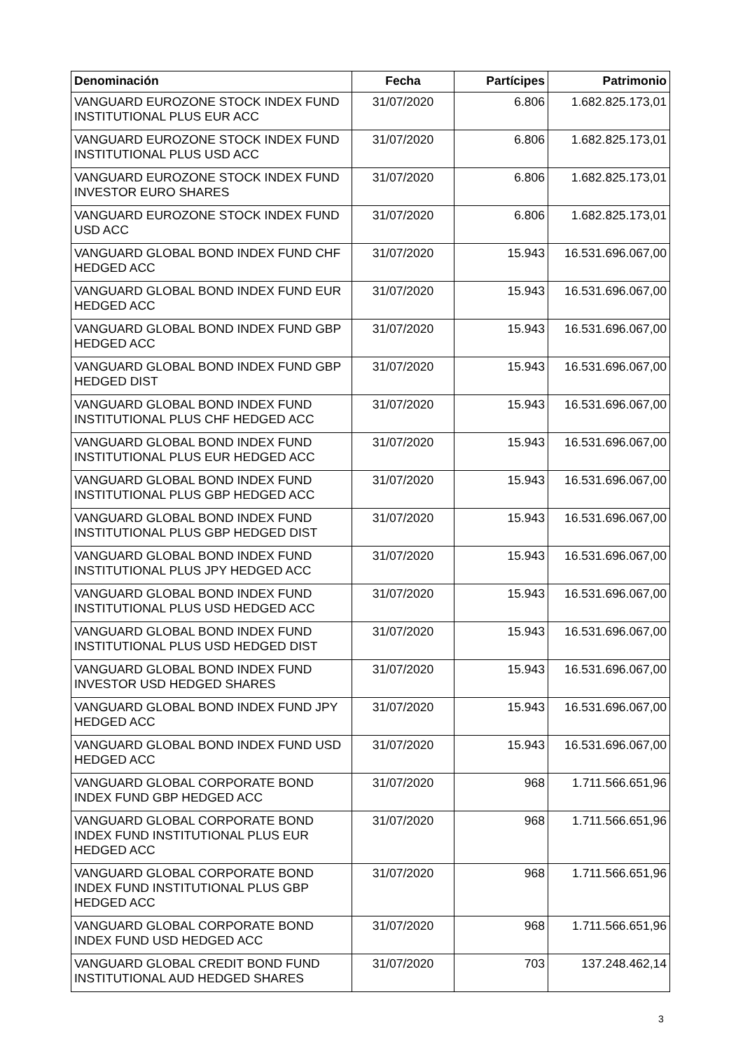| Denominación | Fecha | Partícipes | Patrimonio |
| --- | --- | --- | --- |
| VANGUARD EUROZONE STOCK INDEX FUND INSTITUTIONAL PLUS EUR ACC | 31/07/2020 | 6.806 | 1.682.825.173,01 |
| VANGUARD EUROZONE STOCK INDEX FUND INSTITUTIONAL PLUS USD ACC | 31/07/2020 | 6.806 | 1.682.825.173,01 |
| VANGUARD EUROZONE STOCK INDEX FUND INVESTOR EURO SHARES | 31/07/2020 | 6.806 | 1.682.825.173,01 |
| VANGUARD EUROZONE STOCK INDEX FUND USD ACC | 31/07/2020 | 6.806 | 1.682.825.173,01 |
| VANGUARD GLOBAL BOND INDEX FUND CHF HEDGED ACC | 31/07/2020 | 15.943 | 16.531.696.067,00 |
| VANGUARD GLOBAL BOND INDEX FUND EUR HEDGED ACC | 31/07/2020 | 15.943 | 16.531.696.067,00 |
| VANGUARD GLOBAL BOND INDEX FUND GBP HEDGED ACC | 31/07/2020 | 15.943 | 16.531.696.067,00 |
| VANGUARD GLOBAL BOND INDEX FUND GBP HEDGED DIST | 31/07/2020 | 15.943 | 16.531.696.067,00 |
| VANGUARD GLOBAL BOND INDEX FUND INSTITUTIONAL PLUS CHF HEDGED ACC | 31/07/2020 | 15.943 | 16.531.696.067,00 |
| VANGUARD GLOBAL BOND INDEX FUND INSTITUTIONAL PLUS EUR HEDGED ACC | 31/07/2020 | 15.943 | 16.531.696.067,00 |
| VANGUARD GLOBAL BOND INDEX FUND INSTITUTIONAL PLUS GBP HEDGED ACC | 31/07/2020 | 15.943 | 16.531.696.067,00 |
| VANGUARD GLOBAL BOND INDEX FUND INSTITUTIONAL PLUS GBP HEDGED DIST | 31/07/2020 | 15.943 | 16.531.696.067,00 |
| VANGUARD GLOBAL BOND INDEX FUND INSTITUTIONAL PLUS JPY HEDGED ACC | 31/07/2020 | 15.943 | 16.531.696.067,00 |
| VANGUARD GLOBAL BOND INDEX FUND INSTITUTIONAL PLUS USD HEDGED ACC | 31/07/2020 | 15.943 | 16.531.696.067,00 |
| VANGUARD GLOBAL BOND INDEX FUND INSTITUTIONAL PLUS USD HEDGED DIST | 31/07/2020 | 15.943 | 16.531.696.067,00 |
| VANGUARD GLOBAL BOND INDEX FUND INVESTOR USD HEDGED SHARES | 31/07/2020 | 15.943 | 16.531.696.067,00 |
| VANGUARD GLOBAL BOND INDEX FUND JPY HEDGED ACC | 31/07/2020 | 15.943 | 16.531.696.067,00 |
| VANGUARD GLOBAL BOND INDEX FUND USD HEDGED ACC | 31/07/2020 | 15.943 | 16.531.696.067,00 |
| VANGUARD GLOBAL CORPORATE BOND INDEX FUND GBP HEDGED ACC | 31/07/2020 | 968 | 1.711.566.651,96 |
| VANGUARD GLOBAL CORPORATE BOND INDEX FUND INSTITUTIONAL PLUS EUR HEDGED ACC | 31/07/2020 | 968 | 1.711.566.651,96 |
| VANGUARD GLOBAL CORPORATE BOND INDEX FUND INSTITUTIONAL PLUS GBP HEDGED ACC | 31/07/2020 | 968 | 1.711.566.651,96 |
| VANGUARD GLOBAL CORPORATE BOND INDEX FUND USD HEDGED ACC | 31/07/2020 | 968 | 1.711.566.651,96 |
| VANGUARD GLOBAL CREDIT BOND FUND INSTITUTIONAL AUD HEDGED SHARES | 31/07/2020 | 703 | 137.248.462,14 |
3